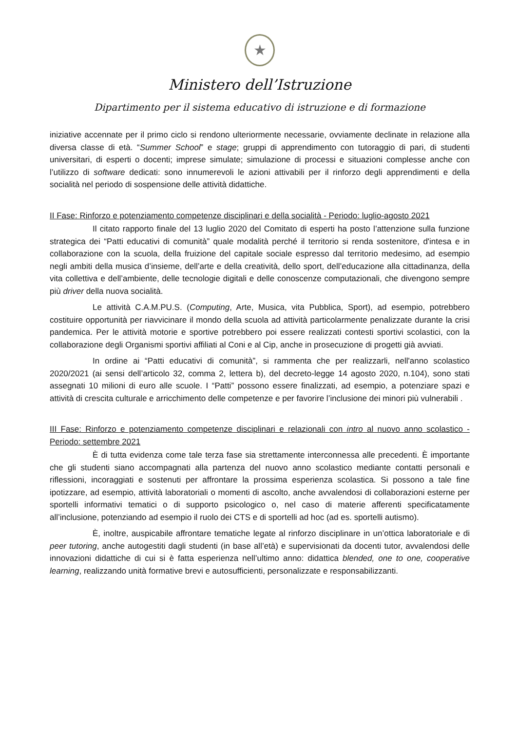★
Ministero dell’Istruzione
Dipartimento per il sistema educativo di istruzione e di formazione
iniziative accennate per il primo ciclo si rendono ulteriormente necessarie, ovviamente declinate in relazione alla diversa classe di età. “Summer School” e stage; gruppi di apprendimento con tutoraggio di pari, di studenti universitari, di esperti o docenti; imprese simulate; simulazione di processi e situazioni complesse anche con l’utilizzo di software dedicati: sono innumerevoli le azioni attivabili per il rinforzo degli apprendimenti e della socialità nel periodo di sospensione delle attività didattiche.
II Fase: Rinforzo e potenziamento competenze disciplinari e della socialità - Periodo: luglio-agosto 2021
Il citato rapporto finale del 13 luglio 2020 del Comitato di esperti ha posto l’attenzione sulla funzione strategica dei “Patti educativi di comunità” quale modalità perché il territorio si renda sostenitore, d'intesa e in collaborazione con la scuola, della fruizione del capitale sociale espresso dal territorio medesimo, ad esempio negli ambiti della musica d’insieme, dell’arte e della creatività, dello sport, dell’educazione alla cittadinanza, della vita collettiva e dell’ambiente, delle tecnologie digitali e delle conoscenze computazionali, che divengono sempre più driver della nuova socialità.
Le attività C.A.M.PU.S. (Computing, Arte, Musica, vita Pubblica, Sport), ad esempio, potrebbero costituire opportunità per riavvicinare il mondo della scuola ad attività particolarmente penalizzate durante la crisi pandemica. Per le attività motorie e sportive potrebbero poi essere realizzati contesti sportivi scolastici, con la collaborazione degli Organismi sportivi affiliati al Coni e al Cip, anche in prosecuzione di progetti già avviati.
In ordine ai “Patti educativi di comunità”, si rammenta che per realizzarli, nell'anno scolastico 2020/2021 (ai sensi dell’articolo 32, comma 2, lettera b), del decreto-legge 14 agosto 2020, n.104), sono stati assegnati 10 milioni di euro alle scuole. I “Patti” possono essere finalizzati, ad esempio, a potenziare spazi e attività di crescita culturale e arricchimento delle competenze e per favorire l’inclusione dei minori più vulnerabili .
III Fase: Rinforzo e potenziamento competenze disciplinari e relazionali con intro al nuovo anno scolastico - Periodo: settembre 2021
È di tutta evidenza come tale terza fase sia strettamente interconnessa alle precedenti. È importante che gli studenti siano accompagnati alla partenza del nuovo anno scolastico mediante contatti personali e riflessioni, incoraggiati e sostenuti per affrontare la prossima esperienza scolastica. Si possono a tale fine ipotizzare, ad esempio, attività laboratoriali o momenti di ascolto, anche avvalendosi di collaborazioni esterne per sportelli informativi tematici o di supporto psicologico o, nel caso di materie afferenti specificatamente all’inclusione, potenziando ad esempio il ruolo dei CTS e di sportelli ad hoc (ad es. sportelli autismo).
È, inoltre, auspicabile affrontare tematiche legate al rinforzo disciplinare in un’ottica laboratoriale e di peer tutoring, anche autogestiti dagli studenti (in base all’età) e supervisionati da docenti tutor, avvalendosi delle innovazioni didattiche di cui si è fatta esperienza nell’ultimo anno: didattica blended, one to one, cooperative learning, realizzando unità formative brevi e autosufficienti, personalizzate e responsabilizzanti.